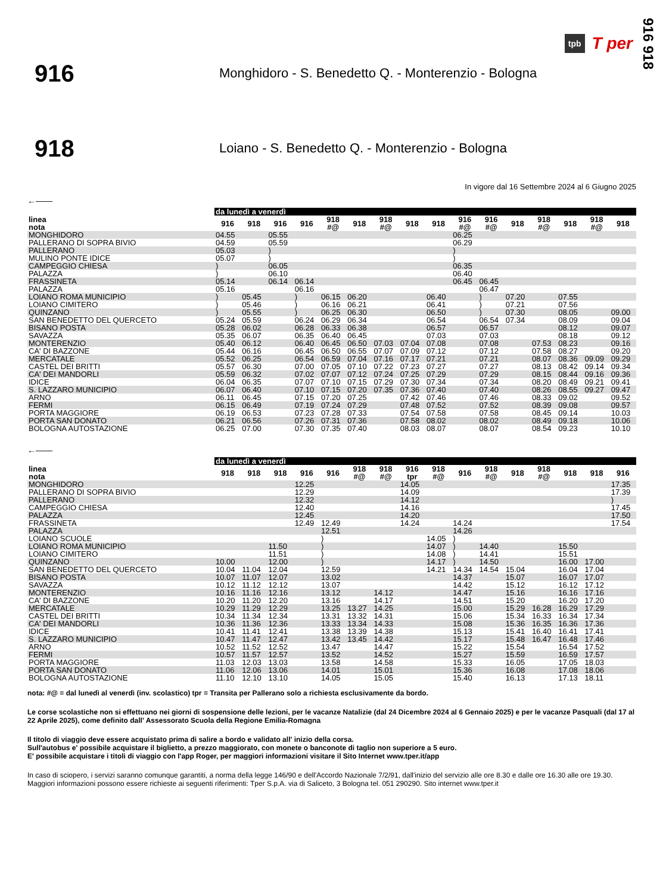tpb T per 916 918
916
Monghidoro - S. Benedetto Q. - Monterenzio - Bologna
918
Loiano - S. Benedetto Q. - Monterenzio - Bologna
In vigore dal 16 Settembre 2024 al 6 Giugno 2025
←——
| | da lunedì a venerdì | | | | | | | | | | | | | | | |
| linea nota | 916 | 918 | 916 | 916 | 918 #@ | 918 | 918 #@ | 918 | 918 | 916 #@ | 916 #@ | 918 | 918 #@ | 918 | 918 #@ | 918 |
| MONGHIDORO | 04.55 | | 05.55 | | | | | | | 06.25 | | | | | | |
| PALLERANO DI SOPRA BIVIO | 04.59 | | 05.59 | | | | | | | 06.29 | | | | | | |
| PALLERANO | 05.03 | | ) | | | | | | | ) | | | | | | |
| MULINO PONTE IDICE | 05.07 | | ) | | | | | | | ) | | | | | | |
| CAMPEGGIO CHIESA | ) | | 06.05 | | | | | | | 06.35 | | | | | | |
| PALAZZA | ) | | 06.10 | | | | | | | 06.40 | | | | | | |
| FRASSINETA | 05.14 | | 06.14 | 06.14 | | | | | | 06.45 | 06.45 | | | | | |
| PALAZZA | 05.16 | | | 06.16 | | | | | | | 06.47 | | | | | |
| LOIANO ROMA MUNICIPIO | ) | 05.45 | | ) | 06.15 | 06.20 | | | 06.40 | | ) | 07.20 | | 07.55 | | |
| LOIANO CIMITERO | ) | 05.46 | | ) | 06.16 | 06.21 | | | 06.41 | | ) | 07.21 | | 07.56 | | |
| QUINZANO | ) | 05.55 | | ) | 06.25 | 06.30 | | | 06.50 | | ) | 07.30 | | 08.05 | | 09.00 |
| SAN BENEDETTO DEL QUERCETO | 05.24 | 05.59 | | 06.24 | 06.29 | 06.34 | | | 06.54 | | 06.54 | 07.34 | | 08.09 | | 09.04 |
| BISANO POSTA | 05.28 | 06.02 | | 06.28 | 06.33 | 06.38 | | | 06.57 | | 06.57 | | | 08.12 | | 09.07 |
| SAVAZZA | 05.35 | 06.07 | | 06.35 | 06.40 | 06.45 | | | 07.03 | | 07.03 | | | 08.18 | | 09.12 |
| MONTERENZIO | 05.40 | 06.12 | | 06.40 | 06.45 | 06.50 | 07.03 | 07.04 | 07.08 | | 07.08 | | 07.53 | 08.23 | | 09.16 |
| CA' DI BAZZONE | 05.44 | 06.16 | | 06.45 | 06.50 | 06.55 | 07.07 | 07.09 | 07.12 | | 07.12 | | 07.58 | 08.27 | | 09.20 |
| MERCATALE | 05.52 | 06.25 | | 06.54 | 06.59 | 07.04 | 07.16 | 07.17 | 07.21 | | 07.21 | | 08.07 | 08.36 | 09.09 | 09.29 |
| CASTEL DEI BRITTI | 05.57 | 06.30 | | 07.00 | 07.05 | 07.10 | 07.22 | 07.23 | 07.27 | | 07.27 | | 08.13 | 08.42 | 09.14 | 09.34 |
| CA' DEI MANDORLI | 05.59 | 06.32 | | 07.02 | 07.07 | 07.12 | 07.24 | 07.25 | 07.29 | | 07.29 | | 08.15 | 08.44 | 09.16 | 09.36 |
| IDICE | 06.04 | 06.35 | | 07.07 | 07.10 | 07.15 | 07.29 | 07.30 | 07.34 | | 07.34 | | 08.20 | 08.49 | 09.21 | 09.41 |
| S. LAZZARO MUNICIPIO | 06.07 | 06.40 | | 07.10 | 07.15 | 07.20 | 07.35 | 07.36 | 07.40 | | 07.40 | | 08.26 | 08.55 | 09.27 | 09.47 |
| ARNO | 06.11 | 06.45 | | 07.15 | 07.20 | 07.25 | | 07.42 | 07.46 | | 07.46 | | 08.33 | 09.02 | | 09.52 |
| FERMI | 06.15 | 06.49 | | 07.19 | 07.24 | 07.29 | | 07.48 | 07.52 | | 07.52 | | 08.39 | 09.08 | | 09.57 |
| PORTA MAGGIORE | 06.19 | 06.53 | | 07.23 | 07.28 | 07.33 | | 07.54 | 07.58 | | 07.58 | | 08.45 | 09.14 | | 10.03 |
| PORTA SAN DONATO | 06.21 | 06.56 | | 07.26 | 07.31 | 07.36 | | 07.58 | 08.02 | | 08.02 | | 08.49 | 09.18 | | 10.06 |
| BOLOGNA AUTOSTAZIONE | 06.25 | 07.00 | | 07.30 | 07.35 | 07.40 | | 08.03 | 08.07 | | 08.07 | | 08.54 | 09.23 | | 10.10 |
←——
| | da lunedì a venerdì | | | | | | | | | | | | | | | |
| linea nota | 918 | 918 | 918 | 916 | 916 | 918 #@ | 918 #@ | 916 tpr | 918 #@ | 916 | 918 #@ | 918 | 918 #@ | 918 | 918 | 916 |
| MONGHIDORO | | | | 12.25 | | | | 14.05 | | | | | | | | 17.35 |
| PALLERANO DI SOPRA BIVIO | | | | 12.29 | | | | 14.09 | | | | | | | | 17.39 |
| PALLERANO | | | | 12.32 | | | | 14.12 | | | | | | | | ) |
| CAMPEGGIO CHIESA | | | | 12.40 | | | | 14.16 | | | | | | | | 17.45 |
| PALAZZA | | | | 12.45 | | | | 14.20 | | | | | | | | 17.50 |
| FRASSINETA | | | | 12.49 | 12.49 | | | 14.24 | | 14.24 | | | | | | 17.54 |
| PALAZZA | | | | | 12.51 | | | | | 14.26 | | | | | | |
| LOIANO SCUOLE | | | | | ) | | | | 14.05 | ) | | | | | | |
| LOIANO ROMA MUNICIPIO | | | 11.50 | | ) | | | | 14.07 | ) | 14.40 | | | 15.50 | | |
| LOIANO CIMITERO | | | 11.51 | | ) | | | | 14.08 | ) | 14.41 | | | 15.51 | | |
| QUINZANO | 10.00 | | 12.00 | | ) | | | | 14.17 | ) | 14.50 | | | 16.00 | 17.00 | |
| SAN BENEDETTO DEL QUERCETO | 10.04 | 11.04 | 12.04 | | 12.59 | | | | 14.21 | 14.34 | 14.54 | 15.04 | | 16.04 | 17.04 | |
| BISANO POSTA | 10.07 | 11.07 | 12.07 | | 13.02 | | | | | 14.37 | | 15.07 | | 16.07 | 17.07 | |
| SAVAZZA | 10.12 | 11.12 | 12.12 | | 13.07 | | | | | 14.42 | | 15.12 | | 16.12 | 17.12 | |
| MONTERENZIO | 10.16 | 11.16 | 12.16 | | 13.12 | | 14.12 | | | 14.47 | | 15.16 | | 16.16 | 17.16 | |
| CA' DI BAZZONE | 10.20 | 11.20 | 12.20 | | 13.16 | | 14.17 | | | 14.51 | | 15.20 | | 16.20 | 17.20 | |
| MERCATALE | 10.29 | 11.29 | 12.29 | | 13.25 | 13.27 | 14.25 | | | 15.00 | | 15.29 | 16.28 | 16.29 | 17.29 | |
| CASTEL DEI BRITTI | 10.34 | 11.34 | 12.34 | | 13.31 | 13.32 | 14.31 | | | 15.06 | | 15.34 | 16.33 | 16.34 | 17.34 | |
| CA' DEI MANDORLI | 10.36 | 11.36 | 12.36 | | 13.33 | 13.34 | 14.33 | | | 15.08 | | 15.36 | 16.35 | 16.36 | 17.36 | |
| IDICE | 10.41 | 11.41 | 12.41 | | 13.38 | 13.39 | 14.38 | | | 15.13 | | 15.41 | 16.40 | 16.41 | 17.41 | |
| S. LAZZARO MUNICIPIO | 10.47 | 11.47 | 12.47 | | 13.42 | 13.45 | 14.42 | | | 15.17 | | 15.48 | 16.47 | 16.48 | 17.46 | |
| ARNO | 10.52 | 11.52 | 12.52 | | 13.47 | | 14.47 | | | 15.22 | | 15.54 | | 16.54 | 17.52 | |
| FERMI | 10.57 | 11.57 | 12.57 | | 13.52 | | 14.52 | | | 15.27 | | 15.59 | | 16.59 | 17.57 | |
| PORTA MAGGIORE | 11.03 | 12.03 | 13.03 | | 13.58 | | 14.58 | | | 15.33 | | 16.05 | | 17.05 | 18.03 | |
| PORTA SAN DONATO | 11.06 | 12.06 | 13.06 | | 14.01 | | 15.01 | | | 15.36 | | 16.08 | | 17.08 | 18.06 | |
| BOLOGNA AUTOSTAZIONE | 11.10 | 12.10 | 13.10 | | 14.05 | | 15.05 | | | 15.40 | | 16.13 | | 17.13 | 18.11 | |
nota: #@ = dal lunedì al venerdì (inv. scolastico) tpr = Transita per Pallerano solo a richiesta esclusivamente da bordo.
Le corse scolastiche non si effettuano nei giorni di sospensione delle lezioni, per le vacanze Natalizie (dal 24 Dicembre 2024 al 6 Gennaio 2025) e per le vacanze Pasquali (dal 17 al 22 Aprile 2025), come definito dall' Assessorato Scuola della Regione Emilia-Romagna
Il titolo di viaggio deve essere acquistato prima di salire a bordo e validato all' inizio della corsa.
Sull'autobus e' possibile acquistare il biglietto, a prezzo maggiorato, con monete o banconote di taglio non superiore a 5 euro.
E' possibile acquistare i titoli di viaggio con l'app Roger, per maggiori informazioni visitare il Sito Internet www.tper.it/app
In caso di sciopero, i servizi saranno comunque garantiti, a norma della legge 146/90 e dell'Accordo Nazionale 7/2/91, dall'inizio del servizio alle ore 8.30 e dalle ore 16.30 alle ore 19.30.
Maggiori informazioni possono essere richieste ai seguenti riferimenti: Tper S.p.A. via di Saliceto, 3 Bologna tel. 051 290290. Sito internet www.tper.it